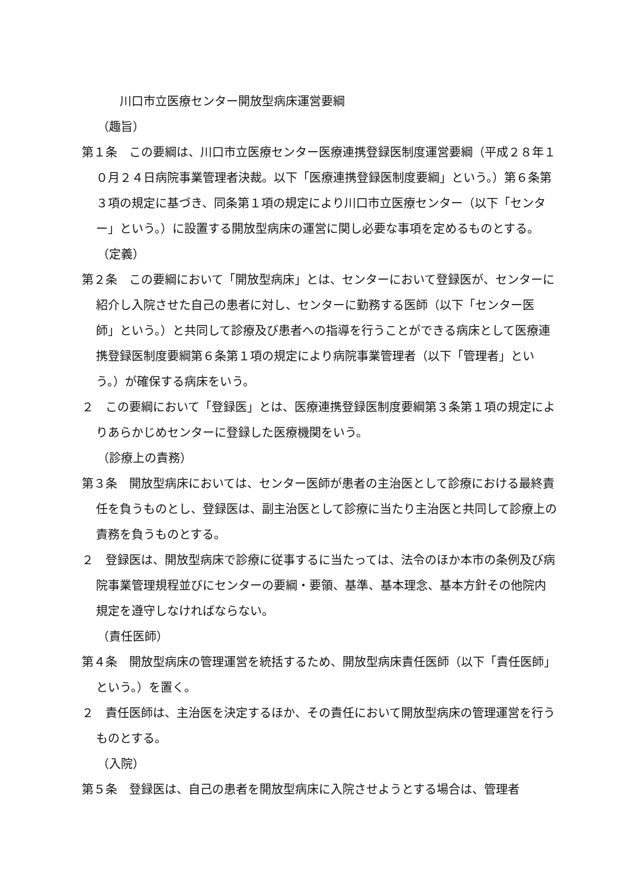川口市立医療センター開放型病床運営要綱
（趣旨）
第１条　この要綱は、川口市立医療センター医療連携登録医制度運営要綱（平成２８年１０月２４日病院事業管理者決裁。以下「医療連携登録医制度要綱」という。）第６条第３項の規定に基づき、同条第１項の規定により川口市立医療センター（以下「センター」という。）に設置する開放型病床の運営に関し必要な事項を定めるものとする。
（定義）
第２条　この要綱において「開放型病床」とは、センターにおいて登録医が、センターに紹介し入院させた自己の患者に対し、センターに勤務する医師（以下「センター医師」という。）と共同して診療及び患者への指導を行うことができる病床として医療連携登録医制度要綱第６条第１項の規定により病院事業管理者（以下「管理者」という。）が確保する病床をいう。
２　この要綱において「登録医」とは、医療連携登録医制度要綱第３条第１項の規定によりあらかじめセンターに登録した医療機関をいう。
（診療上の責務）
第３条　開放型病床においては、センター医師が患者の主治医として診療における最終責任を負うものとし、登録医は、副主治医として診療に当たり主治医と共同して診療上の責務を負うものとする。
２　登録医は、開放型病床で診療に従事するに当たっては、法令のほか本市の条例及び病院事業管理規程並びにセンターの要綱・要領、基準、基本理念、基本方針その他院内規定を遵守しなければならない。
（責任医師）
第４条　開放型病床の管理運営を統括するため、開放型病床責任医師（以下「責任医師」という。）を置く。
２　責任医師は、主治医を決定するほか、その責任において開放型病床の管理運営を行うものとする。
（入院）
第５条　登録医は、自己の患者を開放型病床に入院させようとする場合は、管理者